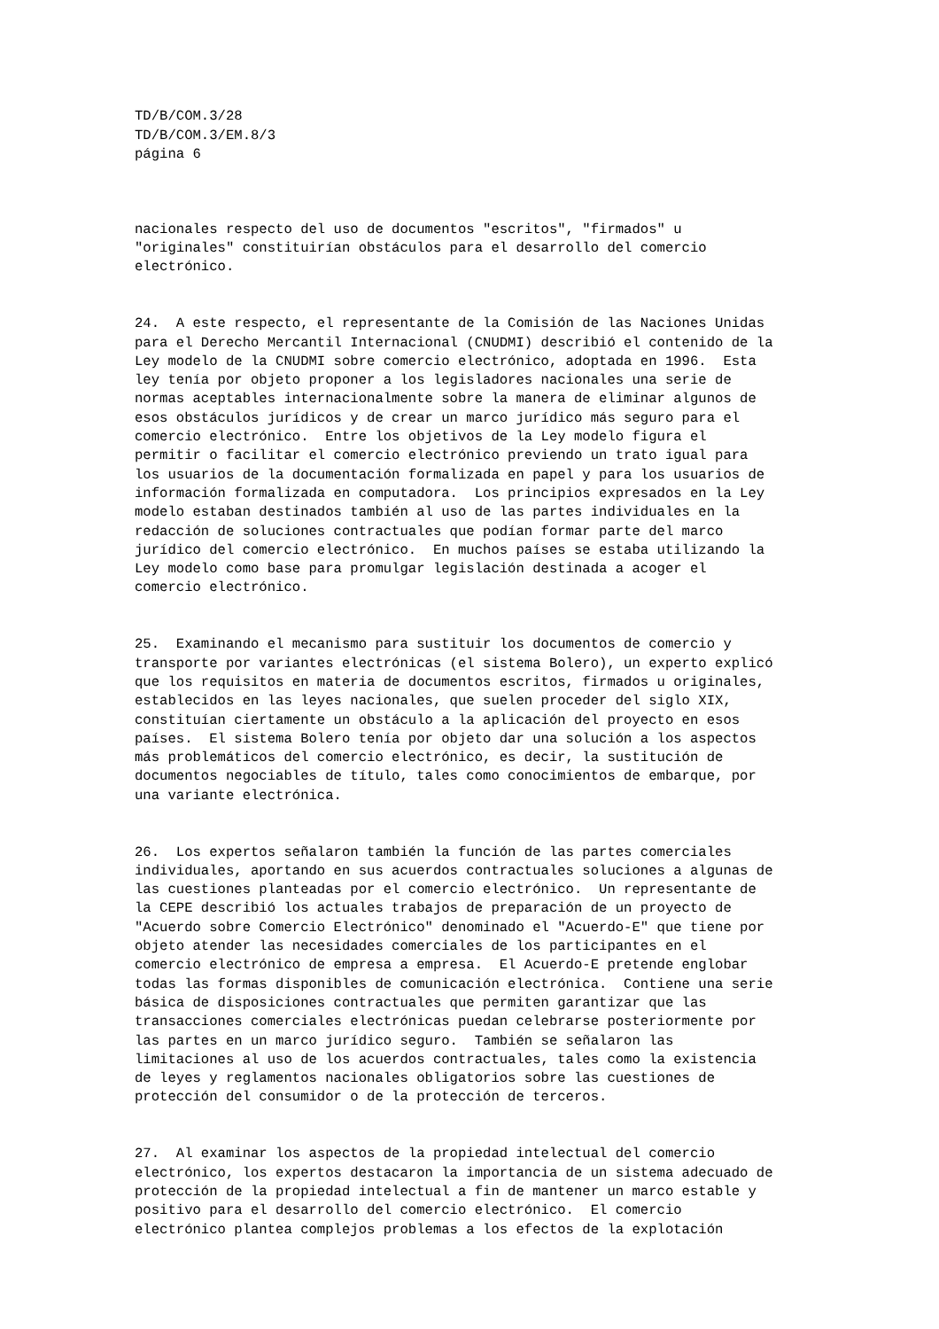TD/B/COM.3/28 TD/B/COM.3/EM.8/3 página 6
nacionales respecto del uso de documentos "escritos", "firmados" u "originales" constituirían obstáculos para el desarrollo del comercio electrónico.
24. A este respecto, el representante de la Comisión de las Naciones Unidas para el Derecho Mercantil Internacional (CNUDMI) describió el contenido de la Ley modelo de la CNUDMI sobre comercio electrónico, adoptada en 1996. Esta ley tenía por objeto proponer a los legisladores nacionales una serie de normas aceptables internacionalmente sobre la manera de eliminar algunos de esos obstáculos jurídicos y de crear un marco jurídico más seguro para el comercio electrónico. Entre los objetivos de la Ley modelo figura el permitir o facilitar el comercio electrónico previendo un trato igual para los usuarios de la documentación formalizada en papel y para los usuarios de información formalizada en computadora. Los principios expresados en la Ley modelo estaban destinados también al uso de las partes individuales en la redacción de soluciones contractuales que podían formar parte del marco jurídico del comercio electrónico. En muchos países se estaba utilizando la Ley modelo como base para promulgar legislación destinada a acoger el comercio electrónico.
25. Examinando el mecanismo para sustituir los documentos de comercio y transporte por variantes electrónicas (el sistema Bolero), un experto explicó que los requisitos en materia de documentos escritos, firmados u originales, establecidos en las leyes nacionales, que suelen proceder del siglo XIX, constituían ciertamente un obstáculo a la aplicación del proyecto en esos países. El sistema Bolero tenía por objeto dar una solución a los aspectos más problemáticos del comercio electrónico, es decir, la sustitución de documentos negociables de título, tales como conocimientos de embarque, por una variante electrónica.
26. Los expertos señalaron también la función de las partes comerciales individuales, aportando en sus acuerdos contractuales soluciones a algunas de las cuestiones planteadas por el comercio electrónico. Un representante de la CEPE describió los actuales trabajos de preparación de un proyecto de "Acuerdo sobre Comercio Electrónico" denominado el "Acuerdo-E" que tiene por objeto atender las necesidades comerciales de los participantes en el comercio electrónico de empresa a empresa. El Acuerdo-E pretende englobar todas las formas disponibles de comunicación electrónica. Contiene una serie básica de disposiciones contractuales que permiten garantizar que las transacciones comerciales electrónicas puedan celebrarse posteriormente por las partes en un marco jurídico seguro. También se señalaron las limitaciones al uso de los acuerdos contractuales, tales como la existencia de leyes y reglamentos nacionales obligatorios sobre las cuestiones de protección del consumidor o de la protección de terceros.
27. Al examinar los aspectos de la propiedad intelectual del comercio electrónico, los expertos destacaron la importancia de un sistema adecuado de protección de la propiedad intelectual a fin de mantener un marco estable y positivo para el desarrollo del comercio electrónico. El comercio electrónico plantea complejos problemas a los efectos de la explotación